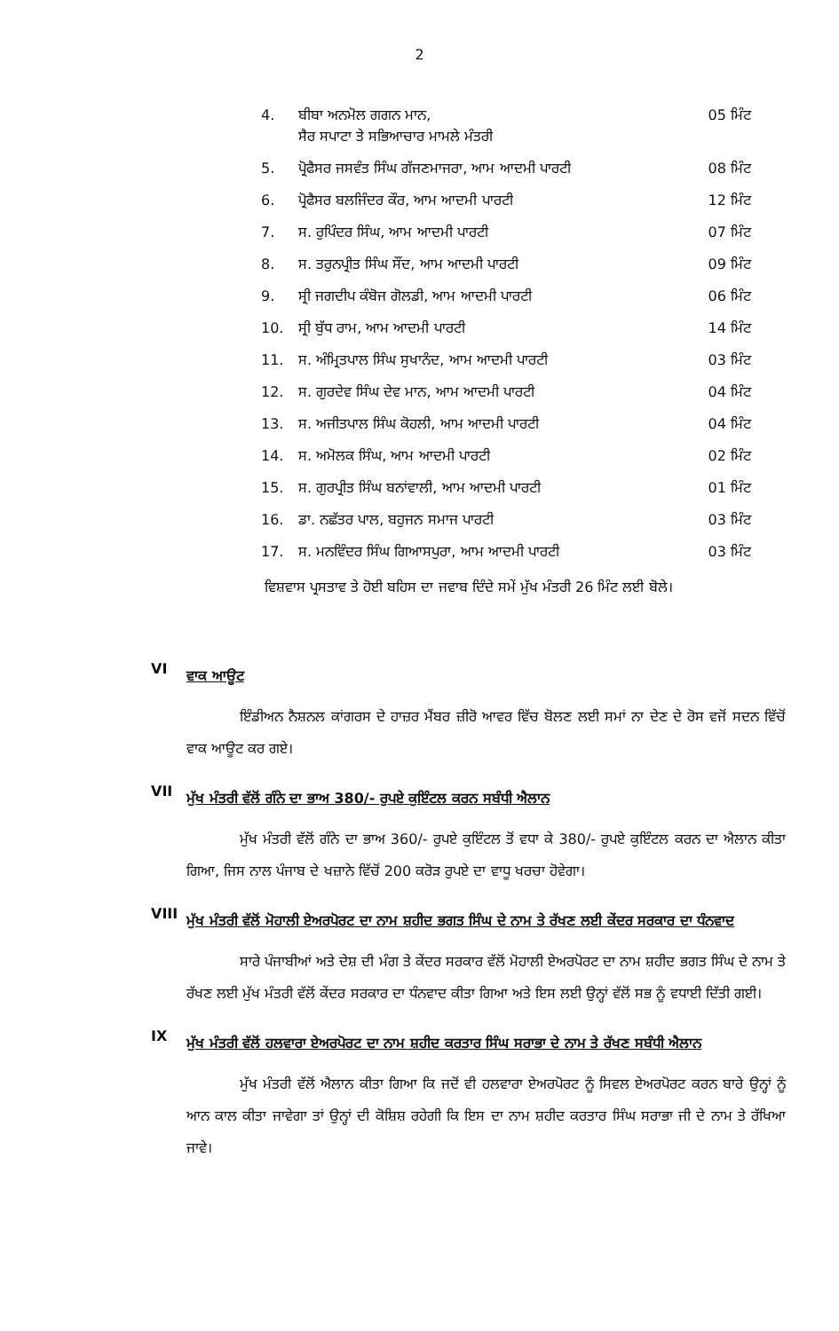2
| 4. | ਬੀਬਾ ਅਨਮੋਲ ਗਗਨ ਮਾਨ, ਸੈਰ ਸਪਾਟਾ ਤੇ ਸਭਿਆਚਾਰ ਮਾਮਲੇ ਮੰਤਰੀ | 05 ਮਿੰਟ |
| 5. | ਪ੍ਰੋਫੈਸਰ ਜਸਵੰਤ ਸਿੰਘ ਗੱਜਣਮਾਜਰਾ, ਆਮ ਆਦਮੀ ਪਾਰਟੀ | 08 ਮਿੰਟ |
| 6. | ਪ੍ਰੋਫੈਸਰ ਬਲਜਿੰਦਰ ਕੌਰ, ਆਮ ਆਦਮੀ ਪਾਰਟੀ | 12 ਮਿੰਟ |
| 7. | ਸ. ਰੁਪਿੰਦਰ ਸਿੰਘ, ਆਮ ਆਦਮੀ ਪਾਰਟੀ | 07 ਮਿੰਟ |
| 8. | ਸ. ਤਰੁਨਪ੍ਰੀਤ ਸਿੰਘ ਸੌਂਦ, ਆਮ ਆਦਮੀ ਪਾਰਟੀ | 09 ਮਿੰਟ |
| 9. | ਸ੍ਰੀ ਜਗਦੀਪ ਕੰਬੋਜ ਗੋਲਡੀ, ਆਮ ਆਦਮੀ ਪਾਰਟੀ | 06 ਮਿੰਟ |
| 10. | ਸ੍ਰੀ ਬੁੱਧ ਰਾਮ, ਆਮ ਆਦਮੀ ਪਾਰਟੀ | 14 ਮਿੰਟ |
| 11. | ਸ. ਅੰਮ੍ਰਿਤਪਾਲ ਸਿੰਘ ਸੁਖਾਨੰਦ, ਆਮ ਆਦਮੀ ਪਾਰਟੀ | 03 ਮਿੰਟ |
| 12. | ਸ. ਗੁਰਦੇਵ ਸਿੰਘ ਦੇਵ ਮਾਨ, ਆਮ ਆਦਮੀ ਪਾਰਟੀ | 04 ਮਿੰਟ |
| 13. | ਸ. ਅਜੀਤਪਾਲ ਸਿੰਘ ਕੋਹਲੀ, ਆਮ ਆਦਮੀ ਪਾਰਟੀ | 04 ਮਿੰਟ |
| 14. | ਸ. ਅਮੋਲਕ ਸਿੰਘ, ਆਮ ਆਦਮੀ ਪਾਰਟੀ | 02 ਮਿੰਟ |
| 15. | ਸ. ਗੁਰਪ੍ਰੀਤ ਸਿੰਘ ਬਨਾਂਵਾਲੀ, ਆਮ ਆਦਮੀ ਪਾਰਟੀ | 01 ਮਿੰਟ |
| 16. | ਡਾ. ਨਛੱਤਰ ਪਾਲ, ਬਹੁਜਨ ਸਮਾਜ ਪਾਰਟੀ | 03 ਮਿੰਟ |
| 17. | ਸ. ਮਨਵਿੰਦਰ ਸਿੰਘ ਗਿਆਸਪੁਰਾ, ਆਮ ਆਦਮੀ ਪਾਰਟੀ | 03 ਮਿੰਟ |
ਵਿਸ਼ਵਾਸ ਪ੍ਰਸਤਾਵ ਤੇ ਹੋਈ ਬਹਿਸ ਦਾ ਜਵਾਬ ਦਿੰਦੇ ਸਮੇਂ ਮੁੱਖ ਮੰਤਰੀ 26 ਮਿੰਟ ਲਈ ਬੋਲੇ।
VI ਵਾਕ ਆਊਟ
ਇੰਡੀਅਨ ਨੈਸ਼ਨਲ ਕਾਂਗਰਸ ਦੇ ਹਾਜ਼ਰ ਮੈਂਬਰ ਜ਼ੀਰੋ ਆਵਰ ਵਿੱਚ ਬੋਲਣ ਲਈ ਸਮਾਂ ਨਾ ਦੇਣ ਦੇ ਰੋਸ ਵਜੋਂ ਸਦਨ ਵਿੱਚੋਂ ਵਾਕ ਆਊਟ ਕਰ ਗਏ।
VII ਮੁੱਖ ਮੰਤਰੀ ਵੱਲੋਂ ਗੰਨੇ ਦਾ ਭਾਅ 380/- ਰੁਪਏ ਕੁਇੰਟਲ ਕਰਨ ਸਬੰਧੀ ਐਲਾਨ
ਮੁੱਖ ਮੰਤਰੀ ਵੱਲੋਂ ਗੰਨੇ ਦਾ ਭਾਅ 360/- ਰੁਪਏ ਕੁਇੰਟਲ ਤੋਂ ਵਧਾ ਕੇ 380/- ਰੁਪਏ ਕੁਇੰਟਲ ਕਰਨ ਦਾ ਐਲਾਨ ਕੀਤਾ ਗਿਆ, ਜਿਸ ਨਾਲ ਪੰਜਾਬ ਦੇ ਖਜ਼ਾਨੇ ਵਿੱਚੋਂ 200 ਕਰੋੜ ਰੁਪਏ ਦਾ ਵਾਧੂ ਖਰਚਾ ਹੋਵੇਗਾ।
VIII ਮੁੱਖ ਮੰਤਰੀ ਵੱਲੋਂ ਮੋਹਾਲੀ ਏਅਰਪੋਰਟ ਦਾ ਨਾਮ ਸ਼ਹੀਦ ਭਗਤ ਸਿੰਘ ਦੇ ਨਾਮ ਤੇ ਰੱਖਣ ਲਈ ਕੇਂਦਰ ਸਰਕਾਰ ਦਾ ਧੰਨਵਾਦ
ਸਾਰੇ ਪੰਜਾਬੀਆਂ ਅਤੇ ਦੇਸ਼ ਦੀ ਮੰਗ ਤੇ ਕੇਂਦਰ ਸਰਕਾਰ ਵੱਲੋਂ ਮੋਹਾਲੀ ਏਅਰਪੋਰਟ ਦਾ ਨਾਮ ਸ਼ਹੀਦ ਭਗਤ ਸਿੰਘ ਦੇ ਨਾਮ ਤੇ ਰੱਖਣ ਲਈ ਮੁੱਖ ਮੰਤਰੀ ਵੱਲੋਂ ਕੇਂਦਰ ਸਰਕਾਰ ਦਾ ਧੰਨਵਾਦ ਕੀਤਾ ਗਿਆ ਅਤੇ ਇਸ ਲਈ ਉਨ੍ਹਾਂ ਵੱਲੋਂ ਸਭ ਨੂੰ ਵਧਾਈ ਦਿੱਤੀ ਗਈ।
IX ਮੁੱਖ ਮੰਤਰੀ ਵੱਲੋਂ ਹਲਵਾਰਾ ਏਅਰਪੋਰਟ ਦਾ ਨਾਮ ਸ਼ਹੀਦ ਕਰਤਾਰ ਸਿੰਘ ਸਰਾਭਾ ਦੇ ਨਾਮ ਤੇ ਰੱਖਣ ਸਬੰਧੀ ਐਲਾਨ
ਮੁੱਖ ਮੰਤਰੀ ਵੱਲੋਂ ਐਲਾਨ ਕੀਤਾ ਗਿਆ ਕਿ ਜਦੋਂ ਵੀ ਹਲਵਾਰਾ ਏਅਰਪੋਰਟ ਨੂੰ ਸਿਵਲ ਏਅਰਪੋਰਟ ਕਰਨ ਬਾਰੇ ਉਨ੍ਹਾਂ ਨੂੰ ਆਨ ਕਾਲ ਕੀਤਾ ਜਾਵੇਗਾ ਤਾਂ ਉਨ੍ਹਾਂ ਦੀ ਕੋਸ਼ਿਸ਼ ਰਹੇਗੀ ਕਿ ਇਸ ਦਾ ਨਾਮ ਸ਼ਹੀਦ ਕਰਤਾਰ ਸਿੰਘ ਸਰਾਭਾ ਜੀ ਦੇ ਨਾਮ ਤੇ ਰੱਖਿਆ ਜਾਵੇ।